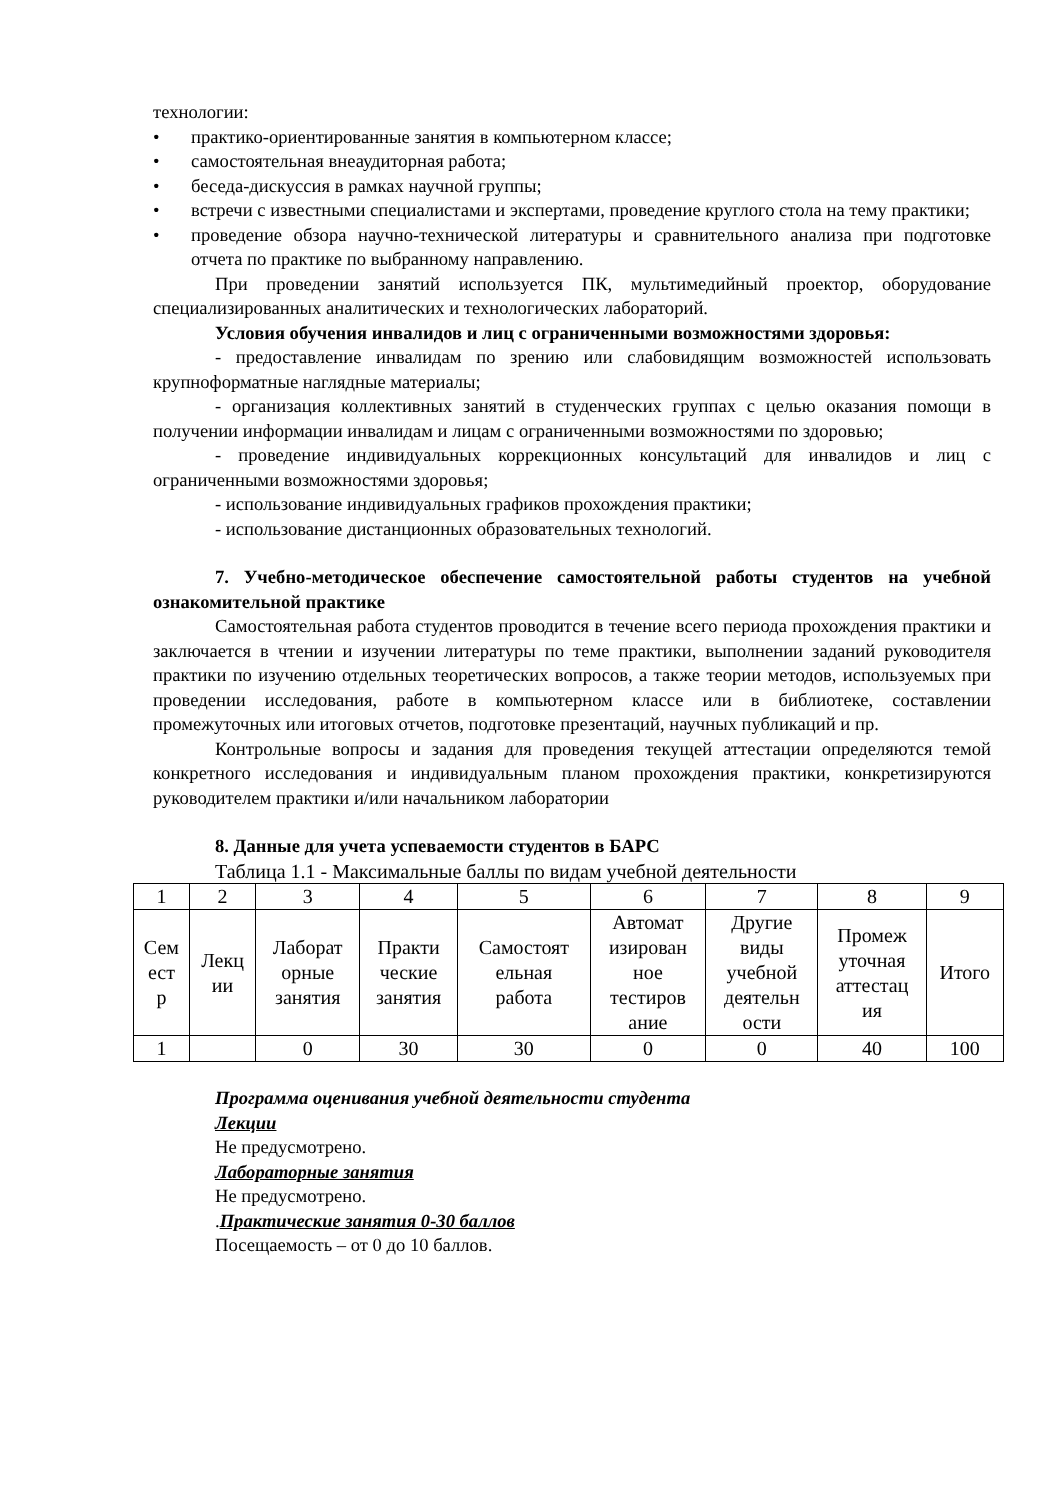технологии:
• практико-ориентированные занятия в компьютерном классе;
• самостоятельная внеаудиторная работа;
• беседа-дискуссия в рамках научной группы;
• встречи с известными специалистами и экспертами, проведение круглого стола на тему практики;
• проведение обзора научно-технической литературы и сравнительного анализа при подготовке отчета по практике по выбранному направлению.
При проведении занятий используется ПК, мультимедийный проектор, оборудование специализированных аналитических и технологических лабораторий.
Условия обучения инвалидов и лиц с ограниченными возможностями здоровья:
- предоставление инвалидам по зрению или слабовидящим возможностей использовать крупноформатные наглядные материалы;
- организация коллективных занятий в студенческих группах с целью оказания помощи в получении информации инвалидам и лицам с ограниченными возможностями по здоровью;
- проведение индивидуальных коррекционных консультаций для инвалидов и лиц с ограниченными возможностями здоровья;
- использование индивидуальных графиков прохождения практики;
- использование дистанционных образовательных технологий.
7. Учебно-методическое обеспечение самостоятельной работы студентов на учебной ознакомительной практике
Самостоятельная работа студентов проводится в течение всего периода прохождения практики и заключается в чтении и изучении литературы по теме практики, выполнении заданий руководителя практики по изучению отдельных теоретических вопросов, а также теории методов, используемых при проведении исследования, работе в компьютерном классе или в библиотеке, составлении промежуточных или итоговых отчетов, подготовке презентаций, научных публикаций и пр.
Контрольные вопросы и задания для проведения текущей аттестации определяются темой конкретного исследования и индивидуальным планом прохождения практики, конкретизируются руководителем практики и/или начальником лаборатории
8. Данные для учета успеваемости студентов в БАРС
Таблица 1.1 - Максимальные баллы по видам учебной деятельности
| 1 | 2 | 3 | 4 | 5 | 6 | 7 | 8 | 9 |
| Сем ест р | Лекц ии | Лаборат орные занятия | Практи ческие занятия | Самостоят ельная работа | Автомат изирован ное тестиров ание | Другие виды учебной деятельн ости | Промеж уточная аттестац ия | Итого |
| 1 | | 0 | 30 | 30 | 0 | 0 | 40 | 100 |
Программа оценивания учебной деятельности студента
Лекции
Не предусмотрено.
Лабораторные занятия
Не предусмотрено.
.Практические занятия 0-30 баллов
Посещаемость – от 0 до 10 баллов.